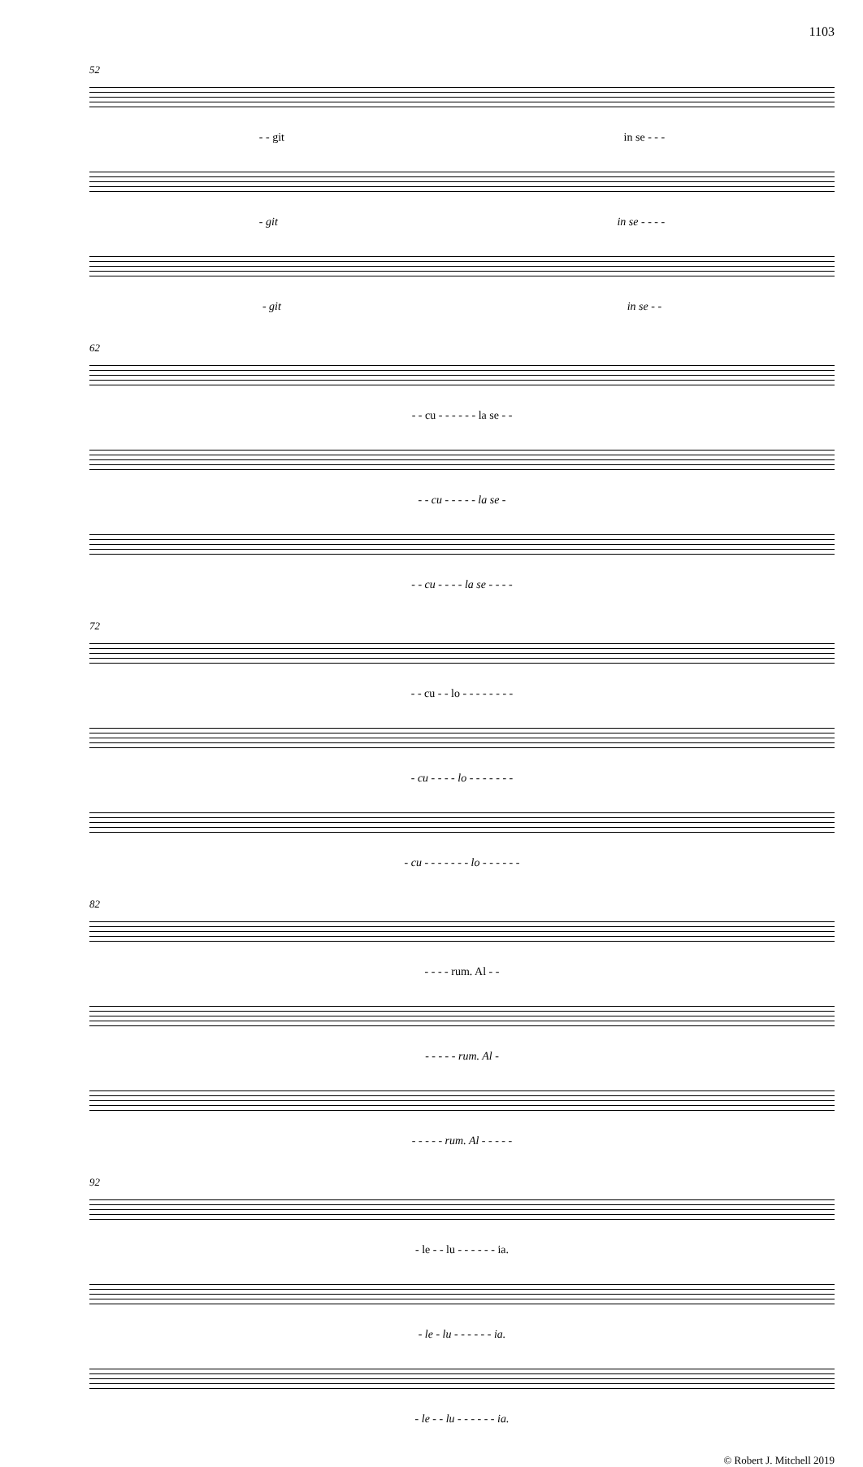1103
52
- - git in se - - -
- git in se - - - -
- git in se - -
62
- - cu - - - - - - la se - -
- - cu - - - - - la se -
- - cu - - - - la se - - - -
72
- - cu - - lo - - - - - - - -
- cu - - - - lo - - - - - - -
- cu - - - - - - - lo - - - - - -
82
- - - - rum. Al - -
- - - - - rum. Al -
- - - - - rum. Al - - - - -
92
- le - - lu - - - - - - ia.
- le - lu - - - - - - ia.
- le - - lu - - - - - - ia.
© Robert J. Mitchell 2019